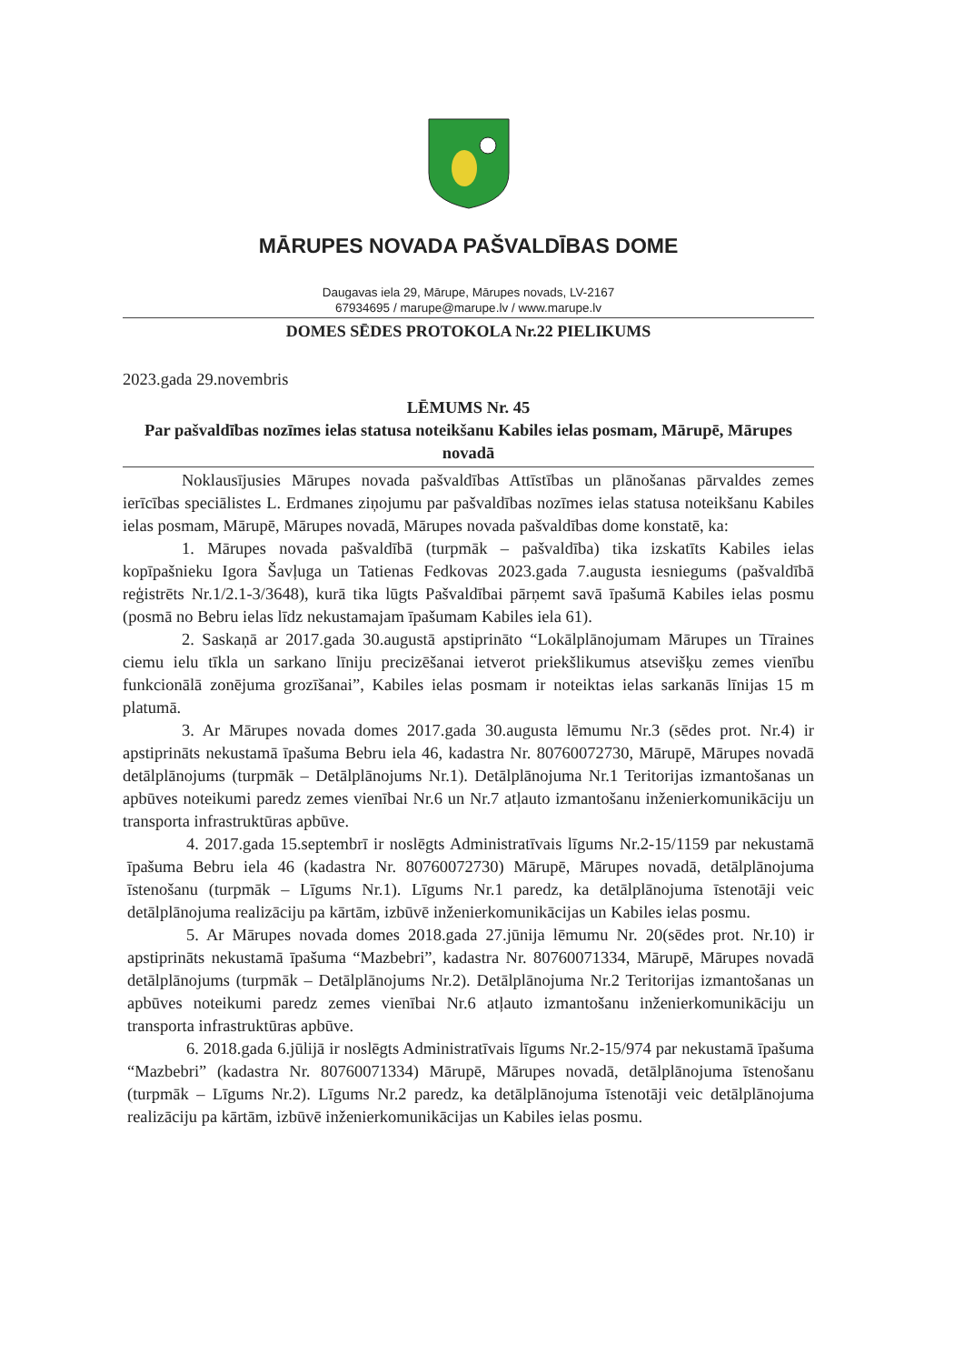MĀRUPES NOVADA PAŠVALDĪBAS DOME
Daugavas iela 29, Mārupe, Mārupes novads, LV-2167
67934695 / marupe@marupe.lv / www.marupe.lv
DOMES SĒDES PROTOKOLA Nr.22 PIELIKUMS
2023.gada 29.novembris
LĒMUMS Nr. 45
Par pašvaldības nozīmes ielas statusa noteikšanu Kabiles ielas posmam, Mārupē, Mārupes novadā
Noklausījusies Mārupes novada pašvaldības Attīstības un plānošanas pārvaldes zemes ierīcības speciālistes L. Erdmanes ziņojumu par pašvaldības nozīmes ielas statusa noteikšanu Kabiles ielas posmam, Mārupē, Mārupes novadā, Mārupes novada pašvaldības dome konstatē, ka:
1. Mārupes novada pašvaldībā (turpmāk – pašvaldība) tika izskatīts Kabiles ielas kopīpašnieku Igora Šavļuga un Tatienas Fedkovas 2023.gada 7.augusta iesniegums (pašvaldībā reģistrēts Nr.1/2.1-3/3648), kurā tika lūgts Pašvaldībai pārņemt savā īpašumā Kabiles ielas posmu (posmā no Bebru ielas līdz nekustamajam īpašumam Kabiles iela 61).
2. Saskaņā ar 2017.gada 30.augustā apstiprināto “Lokālplānojumam Mārupes un Tīraines ciemu ielu tīkla un sarkano līniju precizēšanai ietverot priekšlikumus atsevišķu zemes vienību funkcionālā zonējuma grozīšanai”, Kabiles ielas posmam ir noteiktas ielas sarkanās līnijas 15 m platumā.
3. Ar Mārupes novada domes 2017.gada 30.augusta lēmumu Nr.3 (sēdes prot. Nr.4) ir apstiprināts nekustamā īpašuma Bebru iela 46, kadastra Nr. 80760072730, Mārupē, Mārupes novadā detālplānojums (turpmāk – Detālplānojums Nr.1). Detālplānojuma Nr.1 Teritorijas izmantošanas un apbūves noteikumi paredz zemes vienībai Nr.6 un Nr.7 atļauto izmantošanu inženierkomunikāciju un transporta infrastruktūras apbūve.
4. 2017.gada 15.septembrī ir noslēgts Administratīvais līgums Nr.2-15/1159 par nekustamā īpašuma Bebru iela 46 (kadastra Nr. 80760072730) Mārupē, Mārupes novadā, detālplānojuma īstenošanu (turpmāk – Līgums Nr.1). Līgums Nr.1 paredz, ka detālplānojuma īstenotāji veic detālplānojuma realizāciju pa kārtām, izbūvē inženierkomunikācijas un Kabiles ielas posmu.
5. Ar Mārupes novada domes 2018.gada 27.jūnija lēmumu Nr. 20(sēdes prot. Nr.10) ir apstiprināts nekustamā īpašuma “Mazbebri”, kadastra Nr. 80760071334, Mārupē, Mārupes novadā detālplānojums (turpmāk – Detālplānojums Nr.2). Detālplānojuma Nr.2 Teritorijas izmantošanas un apbūves noteikumi paredz zemes vienībai Nr.6 atļauto izmantošanu inženierkomunikāciju un transporta infrastruktūras apbūve.
6. 2018.gada 6.jūlijā ir noslēgts Administratīvais līgums Nr.2-15/974 par nekustamā īpašuma “Mazbebri” (kadastra Nr. 80760071334) Mārupē, Mārupes novadā, detālplānojuma īstenošanu (turpmāk – Līgums Nr.2). Līgums Nr.2 paredz, ka detālplānojuma īstenotāji veic detālplānojuma realizāciju pa kārtām, izbūvē inženierkomunikācijas un Kabiles ielas posmu.